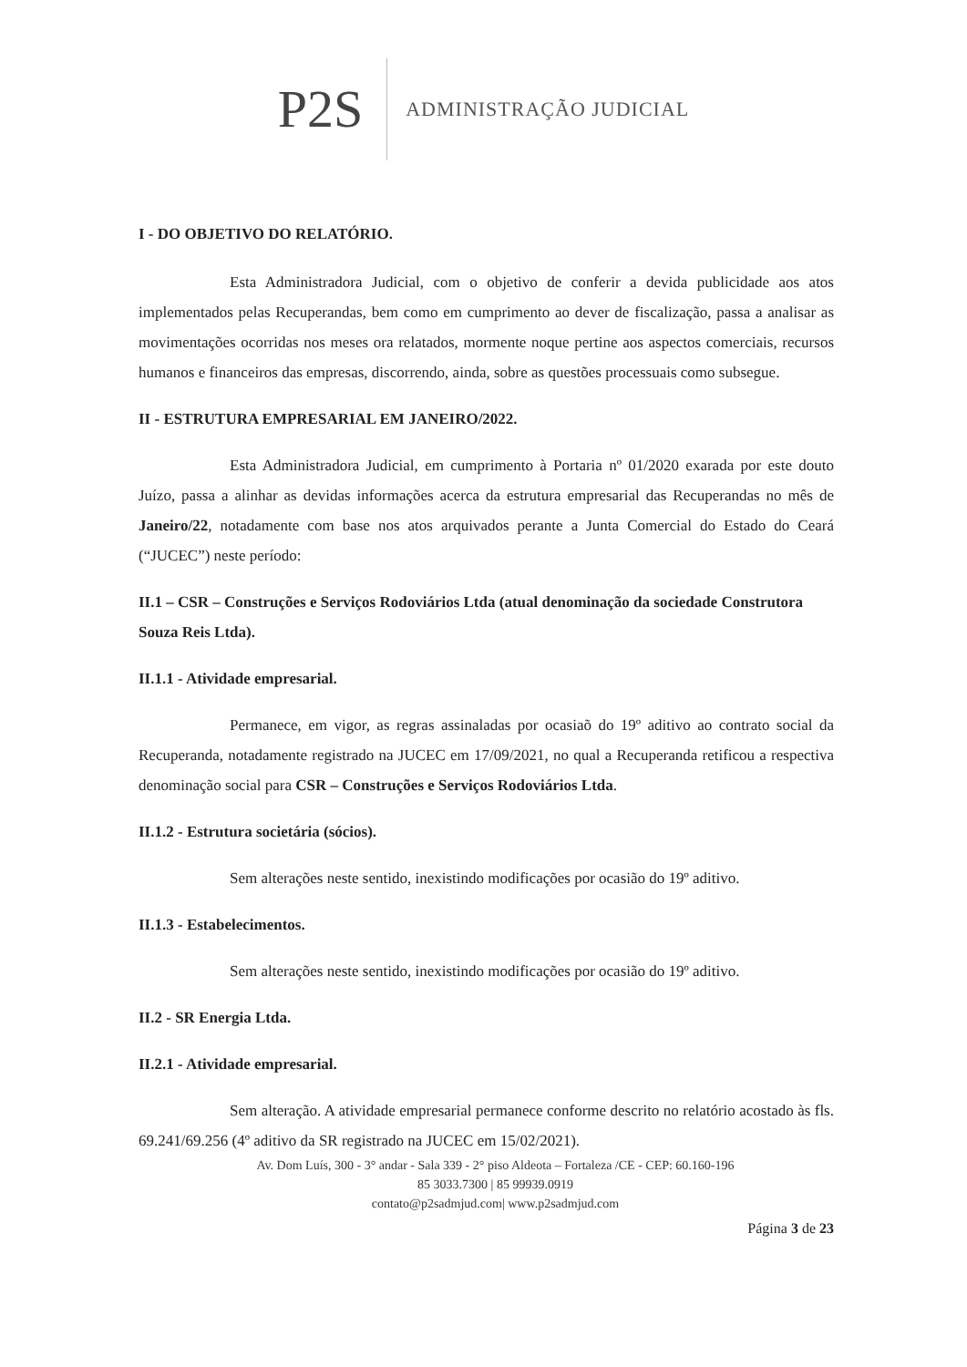P2S
ADMINISTRAÇÃO JUDICIAL
I - DO OBJETIVO DO RELATÓRIO.
Esta Administradora Judicial, com o objetivo de conferir a devida publicidade aos atos implementados pelas Recuperandas, bem como em cumprimento ao dever de fiscalização, passa a analisar as movimentações ocorridas nos meses ora relatados, mormente noque pertine aos aspectos comerciais, recursos humanos e financeiros das empresas, discorrendo, ainda, sobre as questões processuais como subsegue.
II - ESTRUTURA EMPRESARIAL EM JANEIRO/2022.
Esta Administradora Judicial, em cumprimento à Portaria nº 01/2020 exarada por este douto Juízo, passa a alinhar as devidas informações acerca da estrutura empresarial das Recuperandas no mês de Janeiro/22, notadamente com base nos atos arquivados perante a Junta Comercial do Estado do Ceará (“JUCEC”) neste período:
II.1 – CSR – Construções e Serviços Rodoviários Ltda (atual denominação da sociedade Construtora Souza Reis Ltda).
II.1.1 - Atividade empresarial.
Permanece, em vigor, as regras assinaladas por ocasiaõ do 19º aditivo ao contrato social da Recuperanda, notadamente registrado na JUCEC em 17/09/2021, no qual a Recuperanda retificou a respectiva denominação social para CSR – Construções e Serviços Rodoviários Ltda.
II.1.2 - Estrutura societária (sócios).
Sem alterações neste sentido, inexistindo modificações por ocasião do 19º aditivo.
II.1.3 - Estabelecimentos.
Sem alterações neste sentido, inexistindo modificações por ocasião do 19º aditivo.
II.2 - SR Energia Ltda.
II.2.1 - Atividade empresarial.
Sem alteração. A atividade empresarial permanece conforme descrito no relatório acostado às fls. 69.241/69.256 (4º aditivo da SR registrado na JUCEC em 15/02/2021).
Av. Dom Luís, 300 - 3° andar - Sala 339 - 2° piso Aldeota – Fortaleza /CE - CEP: 60.160-196
85 3033.7300 | 85 99939.0919
contato@p2sadmjud.com| www.p2sadmjud.com
Página 3 de 23